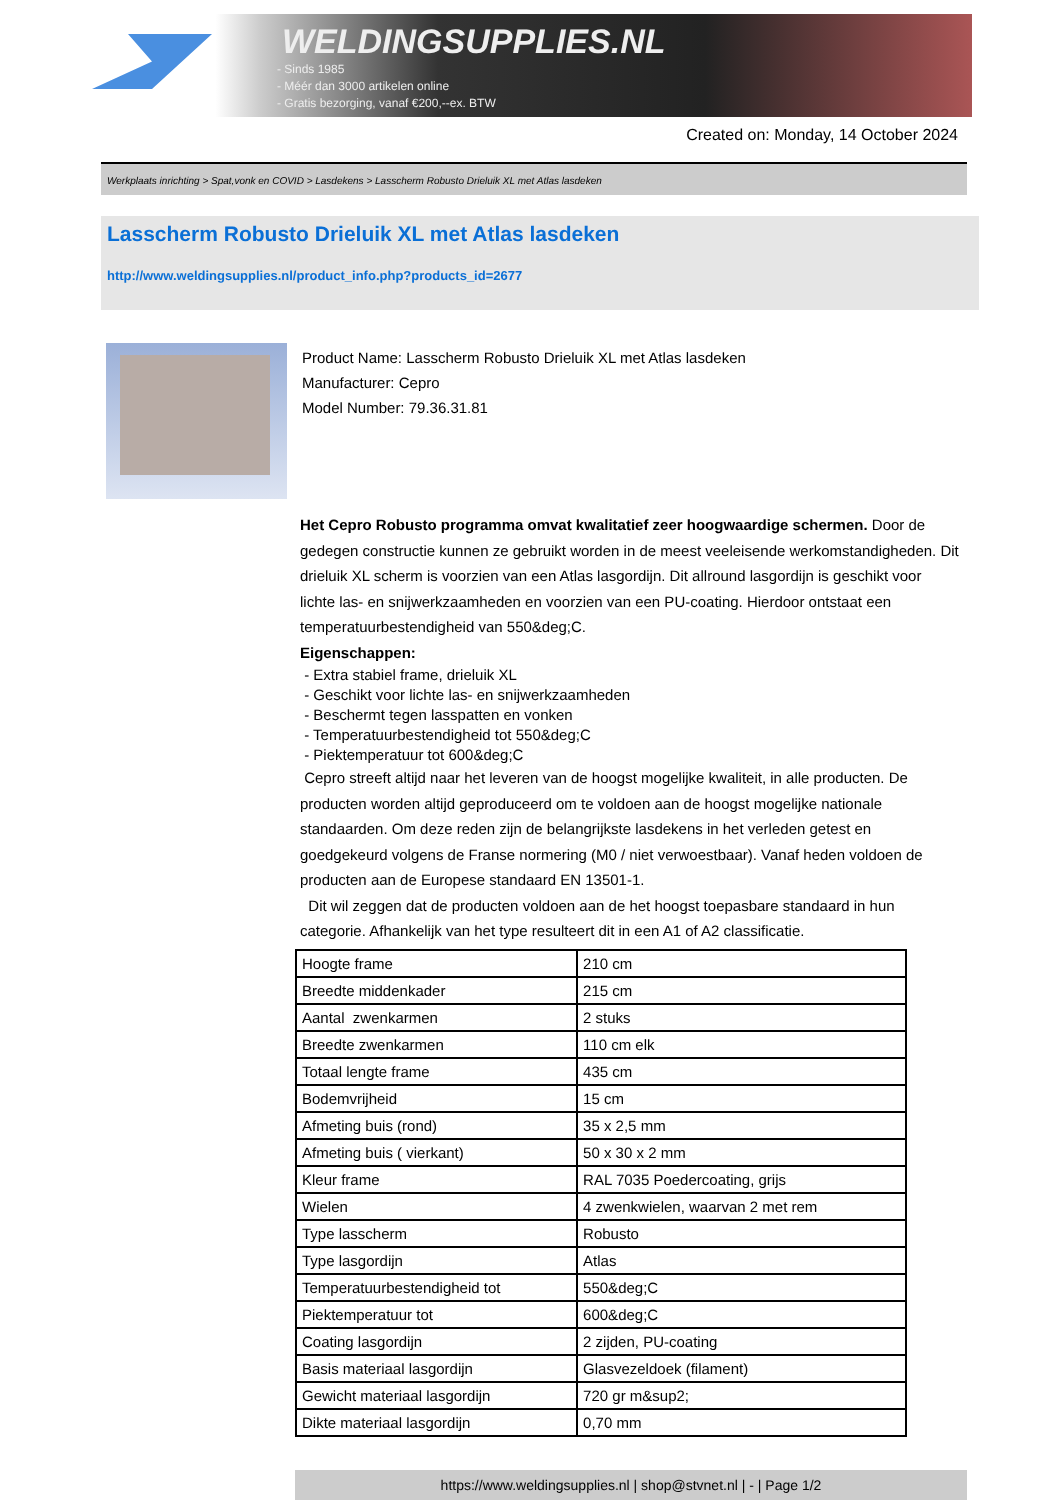WELDINGSUPPLIES.NL
- Sinds 1985
- Méér dan 3000 artikelen online
- Gratis bezorging, vanaf €200,--ex. BTW
Created on: Monday, 14 October 2024
Werkplaats inrichting > Spat,vonk en COVID > Lasdekens > Lasscherm Robusto Drieluik XL met Atlas lasdeken
Lasscherm Robusto Drieluik XL met Atlas lasdeken
http://www.weldingsupplies.nl/product_info.php?products_id=2677
Product Name: Lasscherm Robusto Drieluik XL met Atlas lasdeken
Manufacturer: Cepro
Model Number: 79.36.31.81
Het Cepro Robusto programma omvat kwalitatief zeer hoogwaardige schermen. Door de gedegen constructie kunnen ze gebruikt worden in de meest veeleisende werkomstandigheden. Dit drieluik XL scherm is voorzien van een Atlas lasgordijn. Dit allround lasgordijn is geschikt voor lichte las- en snijwerkzaamheden en voorzien van een PU-coating. Hierdoor ontstaat een temperatuurbestendigheid van 550&deg;C.
Eigenschappen:
- Extra stabiel frame, drieluik XL
- Geschikt voor lichte las- en snijwerkzaamheden
- Beschermt tegen lasspatten en vonken
- Temperatuurbestendigheid tot 550&deg;C
- Piektemperatuur tot 600&deg;C
Cepro streeft altijd naar het leveren van de hoogst mogelijke kwaliteit, in alle producten. De producten worden altijd geproduceerd om te voldoen aan de hoogst mogelijke nationale standaarden. Om deze reden zijn de belangrijkste lasdekens in het verleden getest en goedgekeurd volgens de Franse normering (M0 / niet verwoestbaar). Vanaf heden voldoen de producten aan de Europese standaard EN 13501-1.
Dit wil zeggen dat de producten voldoen aan de het hoogst toepasbare standaard in hun categorie. Afhankelijk van het type resulteert dit in een A1 of A2 classificatie.
| Hoogte frame | 210 cm |
| Breedte middenkader | 215 cm |
| Aantal zwenkarmen | 2 stuks |
| Breedte zwenkarmen | 110 cm elk |
| Totaal lengte frame | 435 cm |
| Bodemvrijheid | 15 cm |
| Afmeting buis (rond) | 35 x 2,5 mm |
| Afmeting buis ( vierkant) | 50 x 30 x 2 mm |
| Kleur frame | RAL 7035 Poedercoating, grijs |
| Wielen | 4 zwenkwielen, waarvan 2 met rem |
| Type lasscherm | Robusto |
| Type lasgordijn | Atlas |
| Temperatuurbestendigheid tot | 550&deg;C |
| Piektemperatuur tot | 600&deg;C |
| Coating lasgordijn | 2 zijden, PU-coating |
| Basis materiaal lasgordijn | Glasvezeldoek (filament) |
| Gewicht materiaal lasgordijn | 720 gr m&sup2; |
| Dikte materiaal lasgordijn | 0,70 mm |
https://www.weldingsupplies.nl | shop@stvnet.nl | - | Page 1/2